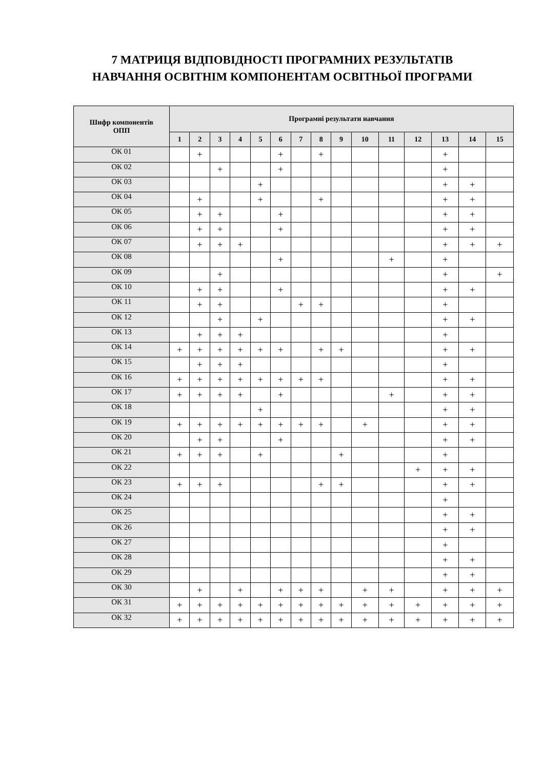7 МАТРИЦЯ ВІДПОВІДНОСТІ ПРОГРАМНИХ РЕЗУЛЬТАТІВ
НАВЧАННЯ ОСВІТНІМ КОМПОНЕНТАМ ОСВІТНЬОЇ ПРОГРАМИ
| Шифр компонентів ОПП | Програмні результати навчання | | | | | | | | | | | | | | |
| --- | --- | --- | --- | --- | --- | --- | --- | --- | --- | --- | --- | --- | --- | --- | --- |
| | 1 | 2 | 3 | 4 | 5 | 6 | 7 | 8 | 9 | 10 | 11 | 12 | 13 | 14 | 15 |
| ОК 01 | | + | | | | + | | + | | | | | + | | |
| ОК 02 | | | + | | | + | | | | | | | + | | |
| ОК 03 | | | | | + | | | | | | | | + | + | |
| ОК 04 | | + | | | + | | | + | | | | | + | + | |
| ОК 05 | | + | + | | | + | | | | | | | + | + | |
| ОК 06 | | + | + | | | + | | | | | | | + | + | |
| ОК 07 | | + | + | + | | | | | | | | | + | + | + |
| ОК 08 | | | | | | + | | | | | + | | + | | |
| ОК 09 | | | + | | | | | | | | | | + | | + |
| ОК 10 | | + | + | | | + | | | | | | | + | + | |
| ОК 11 | | + | + | | | | + | + | | | | | + | | |
| ОК 12 | | | + | | + | | | | | | | | + | + | |
| ОК 13 | | + | + | + | | | | | | | | | + | | |
| ОК 14 | + | + | + | + | + | + | | + | + | | | | + | + | |
| ОК 15 | | + | + | + | | | | | | | | | + | | |
| ОК 16 | + | + | + | + | + | + | + | + | | | | | + | + | |
| ОК 17 | + | + | + | + | | + | | | | | + | | + | + | |
| ОК 18 | | | | | + | | | | | | | | + | + | |
| ОК 19 | + | + | + | + | + | + | + | + | | + | | | + | + | |
| ОК 20 | | + | + | | | + | | | | | | | + | + | |
| ОК 21 | + | + | + | | + | | | | + | | | | + | | |
| ОК 22 | | | | | | | | | | | | + | + | + | |
| ОК 23 | + | + | + | | | | | + | + | | | | + | + | |
| ОК 24 | | | | | | | | | | | | | + | | |
| ОК 25 | | | | | | | | | | | | | + | + | |
| ОК 26 | | | | | | | | | | | | | + | + | |
| ОК 27 | | | | | | | | | | | | | + | | |
| ОК 28 | | | | | | | | | | | | | + | + | |
| ОК 29 | | | | | | | | | | | | | + | + | |
| ОК 30 | | + | | + | | + | + | + | | + | + | | + | + | + |
| ОК 31 | + | + | + | + | + | + | + | + | + | + | + | + | + | + | + |
| ОК 32 | + | + | + | + | + | + | + | + | + | + | + | + | + | + | + |